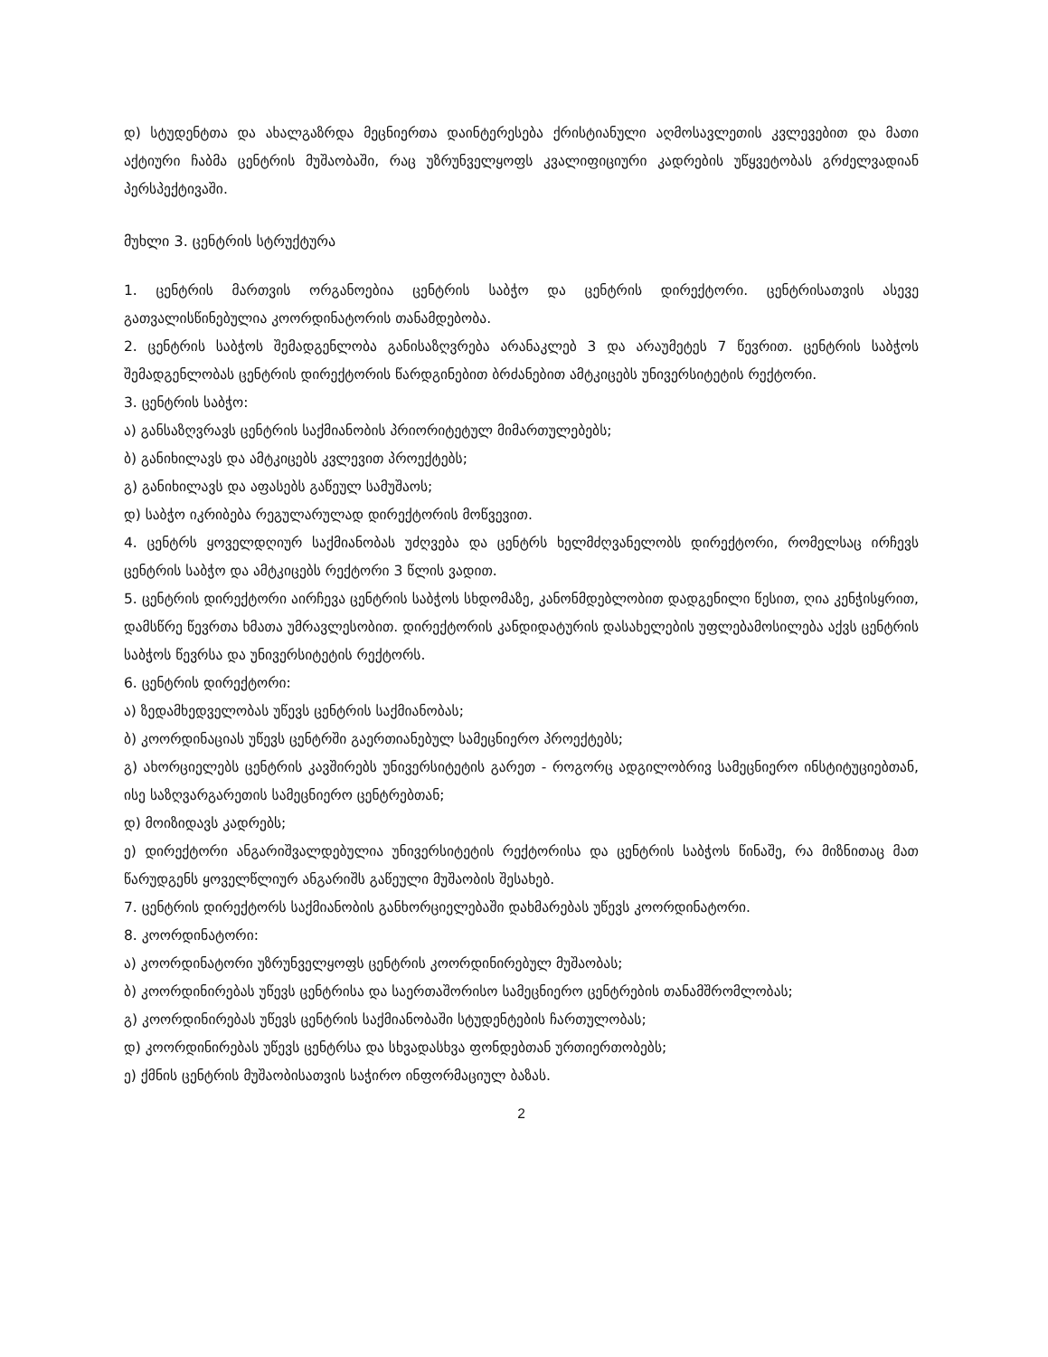დ) სტუდენტთა და ახალგაზრდა მეცნიერთა დაინტერესება ქრისტიანული აღმოსავლეთის კვლევებით და მათი აქტიური ჩაბმა ცენტრის მუშაობაში, რაც უზრუნველყოფს კვალიფიციური კადრების უწყვეტობას გრძელვადიან პერსპექტივაში.
მუხლი 3. ცენტრის სტრუქტურა
1. ცენტრის მართვის ორგანოებია ცენტრის საბჭო და ცენტრის დირექტორი. ცენტრისათვის ასევე გათვალისწინებულია კოორდინატორის თანამდებობა.
2. ცენტრის საბჭოს შემადგენლობა განისაზღვრება არანაკლებ 3 და არაუმეტეს 7 წევრით. ცენტრის საბჭოს შემადგენლობას ცენტრის დირექტორის წარდგინებით ბრძანებით ამტკიცებს უნივერსიტეტის რექტორი.
3. ცენტრის საბჭო:
ა) განსაზღვრავს ცენტრის საქმიანობის პრიორიტეტულ მიმართულებებს;
ბ) განიხილავს და ამტკიცებს კვლევით პროექტებს;
გ) განიხილავს და აფასებს გაწეულ სამუშაოს;
დ) საბჭო იკრიბება რეგულარულად დირექტორის მოწვევით.
4. ცენტრს ყოველდღიურ საქმიანობას უძღვება და ცენტრს ხელმძღვანელობს დირექტორი, რომელსაც ირჩევს ცენტრის საბჭო და ამტკიცებს რექტორი 3 წლის ვადით.
5. ცენტრის დირექტორი აირჩევა ცენტრის საბჭოს სხდომაზე, კანონმდებლობით დადგენილი წესით, ღია კენჭისყრით, დამსწრე წევრთა ხმათა უმრავლესობით. დირექტორის კანდიდატურის დასახელების უფლებამოსილება აქვს ცენტრის საბჭოს წევრსა და უნივერსიტეტის რექტორს.
6. ცენტრის დირექტორი:
ა) ზედამხედველობას უწევს ცენტრის საქმიანობას;
ბ) კოორდინაციას უწევს ცენტრში გაერთიანებულ სამეცნიერო პროექტებს;
გ) ახორციელებს ცენტრის კავშირებს უნივერსიტეტის გარეთ - როგორც ადგილობრივ სამეცნიერო ინსტიტუციებთან, ისე საზღვარგარეთის სამეცნიერო ცენტრებთან;
დ) მოიზიდავს კადრებს;
ე) დირექტორი ანგარიშვალდებულია უნივერსიტეტის რექტორისა და ცენტრის საბჭოს წინაშე, რა მიზნითაც მათ წარუდგენს ყოველწლიურ ანგარიშს გაწეული მუშაობის შესახებ.
7. ცენტრის დირექტორს საქმიანობის განხორციელებაში დახმარებას უწევს კოორდინატორი.
8. კოორდინატორი:
ა) კოორდინატორი უზრუნველყოფს ცენტრის კოორდინირებულ მუშაობას;
ბ) კოორდინირებას უწევს ცენტრისა და საერთაშორისო სამეცნიერო ცენტრების თანამშრომლობას;
გ) კოორდინირებას უწევს ცენტრის საქმიანობაში სტუდენტების ჩართულობას;
დ) კოორდინირებას უწევს ცენტრსა და სხვადასხვა ფონდებთან ურთიერთობებს;
ე) ქმნის ცენტრის მუშაობისათვის საჭირო ინფორმაციულ ბაზას.
2